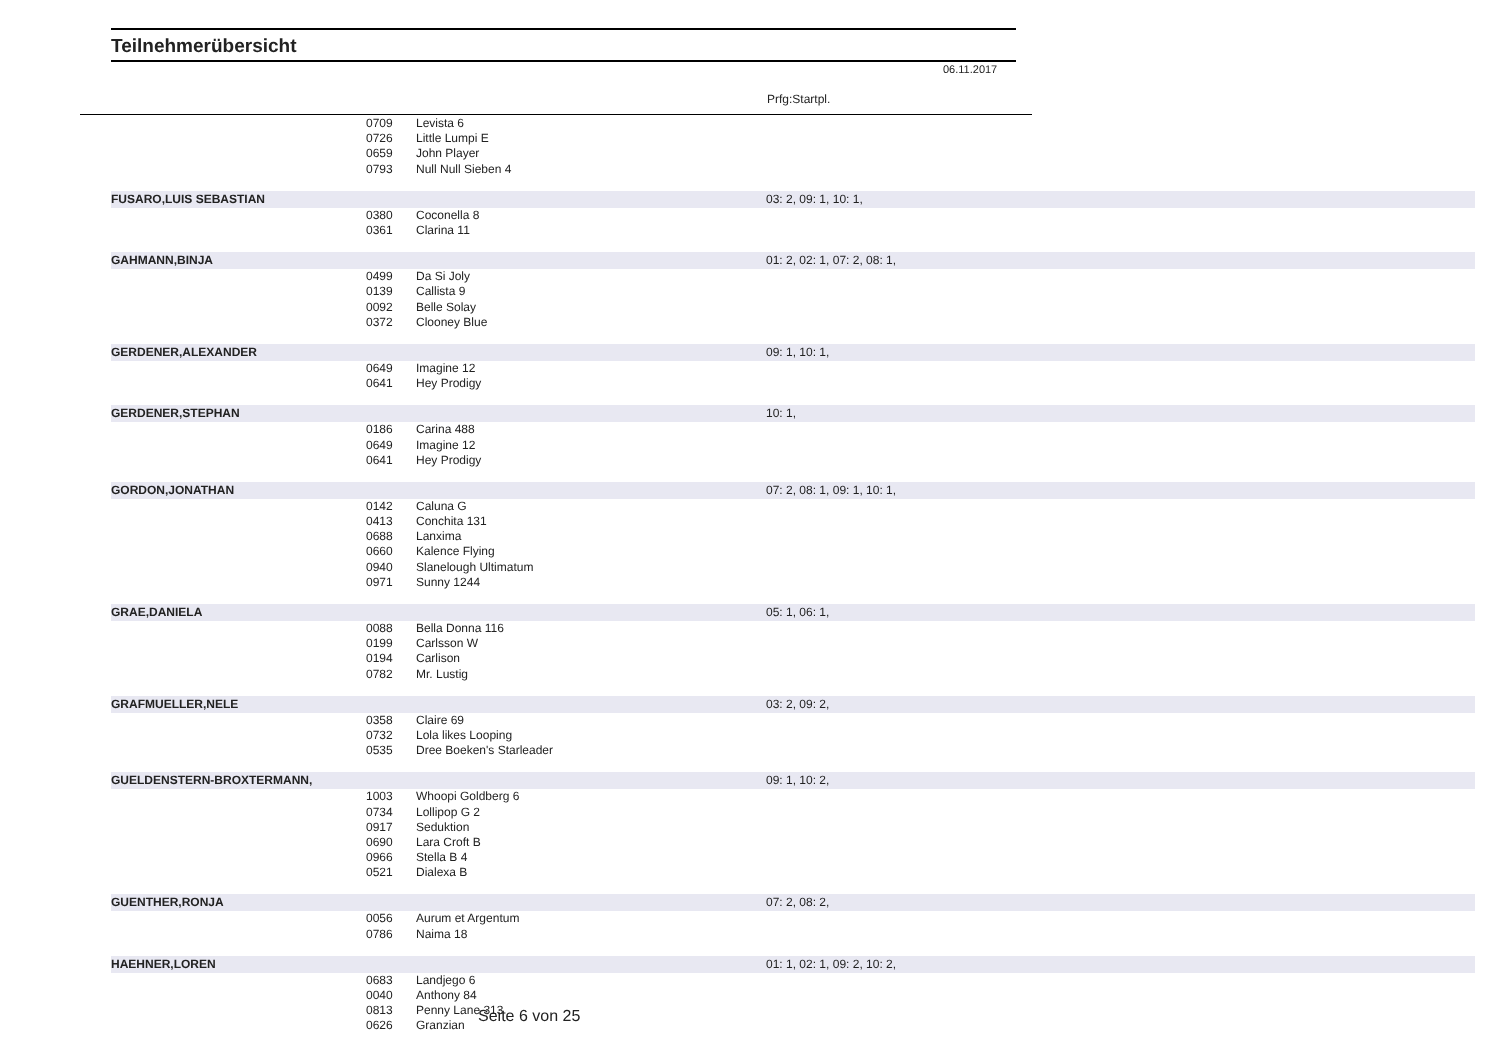Teilnehmerübersicht
06.11.2017
Prfg:Startpl.
| | 0709 | Levista 6 | |
| | 0726 | Little Lumpi E | |
| | 0659 | John Player | |
| | 0793 | Null Null Sieben 4 | |
| FUSARO,LUIS SEBASTIAN | | | 03: 2, 09: 1, 10: 1, |
| | 0380 | Coconella 8 | |
| | 0361 | Clarina 11 | |
| GAHMANN,BINJA | | | 01: 2, 02: 1, 07: 2, 08: 1, |
| | 0499 | Da Si Joly | |
| | 0139 | Callista 9 | |
| | 0092 | Belle Solay | |
| | 0372 | Clooney Blue | |
| GERDENER,ALEXANDER | | | 09: 1, 10: 1, |
| | 0649 | Imagine 12 | |
| | 0641 | Hey Prodigy | |
| GERDENER,STEPHAN | | | 10: 1, |
| | 0186 | Carina 488 | |
| | 0649 | Imagine 12 | |
| | 0641 | Hey Prodigy | |
| GORDON,JONATHAN | | | 07: 2, 08: 1, 09: 1, 10: 1, |
| | 0142 | Caluna G | |
| | 0413 | Conchita 131 | |
| | 0688 | Lanxima | |
| | 0660 | Kalence Flying | |
| | 0940 | Slanelough Ultimatum | |
| | 0971 | Sunny 1244 | |
| GRAE,DANIELA | | | 05: 1, 06: 1, |
| | 0088 | Bella Donna 116 | |
| | 0199 | Carlsson W | |
| | 0194 | Carlison | |
| | 0782 | Mr. Lustig | |
| GRAFMUELLER,NELE | | | 03: 2, 09: 2, |
| | 0358 | Claire 69 | |
| | 0732 | Lola likes Looping | |
| | 0535 | Dree Boeken's Starleader | |
| GUELDENSTERN-BROXTERMANN, | | | 09: 1, 10: 2, |
| | 1003 | Whoopi Goldberg 6 | |
| | 0734 | Lollipop G 2 | |
| | 0917 | Seduktion | |
| | 0690 | Lara Croft B | |
| | 0966 | Stella B 4 | |
| | 0521 | Dialexa B | |
| GUENTHER,RONJA | | | 07: 2, 08: 2, |
| | 0056 | Aurum et Argentum | |
| | 0786 | Naima 18 | |
| HAEHNER,LOREN | | | 01: 1, 02: 1, 09: 2, 10: 2, |
| | 0683 | Landjego 6 | |
| | 0040 | Anthony 84 | |
| | 0813 | Penny Lane 313 | |
| | 0626 | Granzian | |
Seite 6 von 25